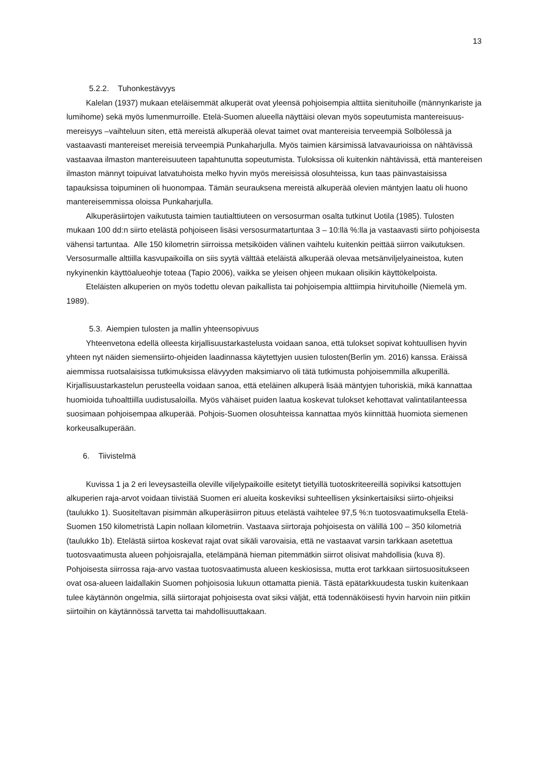13
5.2.2. Tuhonkestävyys
Kalelan (1937) mukaan eteläisemmät alkuperät ovat yleensä pohjoisempia alttiita sienituhoille (männynkariste ja lumihome) sekä myös lumenmurroille. Etelä-Suomen alueella näyttäisi olevan myös sopeutumista mantereisuus-mereisyys –vaihteluun siten, että mereistä alkuperää olevat taimet ovat mantereisia terveempiä Solbölessä ja vastaavasti mantereiset mereisiä terveempiä Punkaharjulla. Myös taimien kärsimissä latvavaurioissa on nähtävissä vastaavaa ilmaston mantereisuuteen tapahtunutta sopeutumista. Tuloksissa oli kuitenkin nähtävissä, että mantereisen ilmaston männyt toipuivat latvatuhoista melko hyvin myös mereisissä olosuhteissa, kun taas päinvastaisissa tapauksissa toipuminen oli huonompaa. Tämän seurauksena mereistä alkuperää olevien mäntyjen laatu oli huono mantereisemmissa oloissa Punkaharjulla.
Alkuperäsiirtojen vaikutusta taimien tautialttiuteen on versosurman osalta tutkinut Uotila (1985). Tulosten mukaan 100 dd:n siirto etelästä pohjoiseen lisäsi versosurmatartuntaa 3 – 10:llä %:lla ja vastaavasti siirto pohjoisesta vähensi tartuntaa. Alle 150 kilometrin siirroissa metsiköiden välinen vaihtelu kuitenkin peittää siirron vaikutuksen. Versosurmalle alttiilla kasvupaikoilla on siis syytä välttää eteläistä alkuperää olevaa metsänviljelyaineistoa, kuten nykyinenkin käyttöalueohje toteaa (Tapio 2006), vaikka se yleisen ohjeen mukaan olisikin käyttökelpoista.
Eteläisten alkuperien on myös todettu olevan paikallista tai pohjoisempia alttiimpia hirvituhoille (Niemelä ym. 1989).
5.3. Aiempien tulosten ja mallin yhteensopivuus
Yhteenvetona edellä olleesta kirjallisuustarkastelusta voidaan sanoa, että tulokset sopivat kohtuullisen hyvin yhteen nyt näiden siemensiirto-ohjeiden laadinnassa käytettyjen uusien tulosten(Berlin ym. 2016) kanssa. Eräissä aiemmissa ruotsalaisissa tutkimuksissa elävyyden maksimiarvo oli tätä tutkimusta pohjoisemmilla alkuperillä. Kirjallisuustarkastelun perusteella voidaan sanoa, että eteläinen alkuperä lisää mäntyjen tuhoriskiä, mikä kannattaa huomioida tuhoalttiilla uudistusaloilla. Myös vähäiset puiden laatua koskevat tulokset kehottavat valintatilanteessa suosimaan pohjoisempaa alkuperää. Pohjois-Suomen olosuhteissa kannattaa myös kiinnittää huomiota siemenen korkeusalkuperään.
6. Tiivistelmä
Kuvissa 1 ja 2 eri leveysasteilla oleville viljelypaikoille esitetyt tietyillä tuotoskriteereillä sopiviksi katsottujen alkuperien raja-arvot voidaan tiivistää Suomen eri alueita koskeviksi suhteellisen yksinkertaisiksi siirto-ohjeiksi (taulukko 1). Suositeltavan pisimmän alkuperäsiirron pituus etelästä vaihtelee 97,5 %:n tuotosvaatimuksella Etelä-Suomen 150 kilometristä Lapin nollaan kilometriin. Vastaava siirtoraja pohjoisesta on välillä 100 – 350 kilometriä (taulukko 1b). Etelästä siirtoa koskevat rajat ovat sikäli varovaisia, että ne vastaavat varsin tarkkaan asetettua tuotosvaatimusta alueen pohjoisrajalla, etelämpänä hieman pitemmätkin siirrot olisivat mahdollisia (kuva 8). Pohjoisesta siirrossa raja-arvo vastaa tuotosvaatimusta alueen keskiosissa, mutta erot tarkkaan siirtosuositukseen ovat osa-alueen laidallakin Suomen pohjoisosia lukuun ottamatta pieniä. Tästä epätarkkuudesta tuskin kuitenkaan tulee käytännön ongelmia, sillä siirtorajat pohjoisesta ovat siksi väljät, että todennäköisesti hyvin harvoin niin pitkiin siirtoihin on käytännössä tarvetta tai mahdollisuuttakaan.